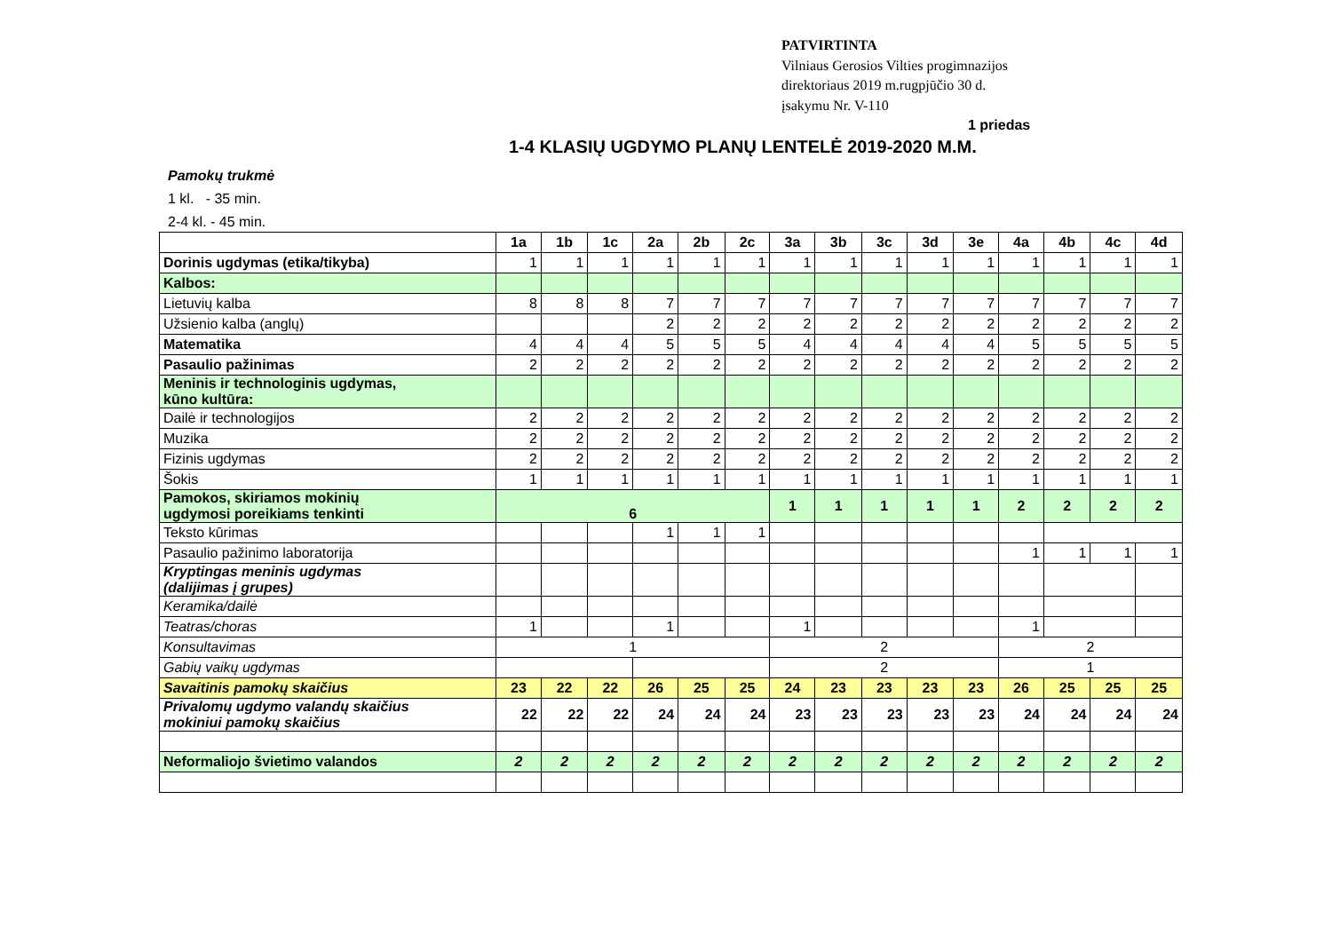PATVIRTINTA
Vilniaus Gerosios Vilties progimnazijos
direktoriaus 2019 m.rugpjūčio 30 d.
įsakymu Nr. V-110
1 priedas
1-4 KLASIŲ UGDYMO PLANŲ LENTELĖ 2019-2020 M.M.
Pamokų trukmė
1 kl. - 35 min.
2-4 kl. - 45 min.
| | 1a | 1b | 1c | 2a | 2b | 2c | 3a | 3b | 3c | 3d | 3e | 4a | 4b | 4c | 4d |
| --- | --- | --- | --- | --- | --- | --- | --- | --- | --- | --- | --- | --- | --- | --- | --- |
| Dorinis ugdymas (etika/tikyba) | 1 | 1 | 1 | 1 | 1 | 1 | 1 | 1 | 1 | 1 | 1 | 1 | 1 | 1 | 1 |
| Kalbos: | | | | | | | | | | | | | | | |
| Lietuvių kalba | 8 | 8 | 8 | 7 | 7 | 7 | 7 | 7 | 7 | 7 | 7 | 7 | 7 | 7 | 7 |
| Užsienio kalba (anglų) | | | | 2 | 2 | 2 | 2 | 2 | 2 | 2 | 2 | 2 | 2 | 2 | 2 |
| Matematika | 4 | 4 | 4 | 5 | 5 | 5 | 4 | 4 | 4 | 4 | 4 | 5 | 5 | 5 | 5 |
| Pasaulio pažinimas | 2 | 2 | 2 | 2 | 2 | 2 | 2 | 2 | 2 | 2 | 2 | 2 | 2 | 2 | 2 |
| Meninis ir technologinis ugdymas, kūno kultūra: | | | | | | | | | | | | | | | |
| Dailė ir technologijos | 2 | 2 | 2 | 2 | 2 | 2 | 2 | 2 | 2 | 2 | 2 | 2 | 2 | 2 | 2 |
| Muzika | 2 | 2 | 2 | 2 | 2 | 2 | 2 | 2 | 2 | 2 | 2 | 2 | 2 | 2 | 2 |
| Fizinis ugdymas | 2 | 2 | 2 | 2 | 2 | 2 | 2 | 2 | 2 | 2 | 2 | 2 | 2 | 2 | 2 |
| Šokis | 1 | 1 | 1 | 1 | 1 | 1 | 1 | 1 | 1 | 1 | 1 | 1 | 1 | 1 | 1 |
| Pamokos, skiriamos mokinių ugdymosi poreikiams tenkinti | 6 | | | | | | 1 | 1 | 1 | 1 | 1 | 2 | 2 | 2 | 2 |
| Teksto kūrimas | | | | 1 | 1 | 1 | | | | | | | | | |
| Pasaulio pažinimo laboratorija | | | | | | | | | | | | 1 | 1 | 1 | 1 |
| Kryptingas meninis ugdymas (dalijimas į grupes) | | | | | | | | | | | | | | | |
| Keramika/dailė | | | | | | | | | | | | | | | |
| Teatras/choras | 1 | | | 1 | | | 1 | | | | | 1 | | | |
| Konsultavimas | 1 | | | | | | 2 | | | | | 2 | | | |
| Gabių vaikų ugdymas | | | | | | | 2 | | | | | 1 | | | |
| Savaitinis pamokų skaičius | 23 | 22 | 22 | 26 | 25 | 25 | 24 | 23 | 23 | 23 | 23 | 26 | 25 | 25 | 25 |
| Privalomų ugdymo valandų skaičius mokiniui pamokų skaičius | 22 | 22 | 22 | 24 | 24 | 24 | 23 | 23 | 23 | 23 | 23 | 24 | 24 | 24 | 24 |
| Neformaliojo švietimo valandos | 2 | 2 | 2 | 2 | 2 | 2 | 2 | 2 | 2 | 2 | 2 | 2 | 2 | 2 | 2 |